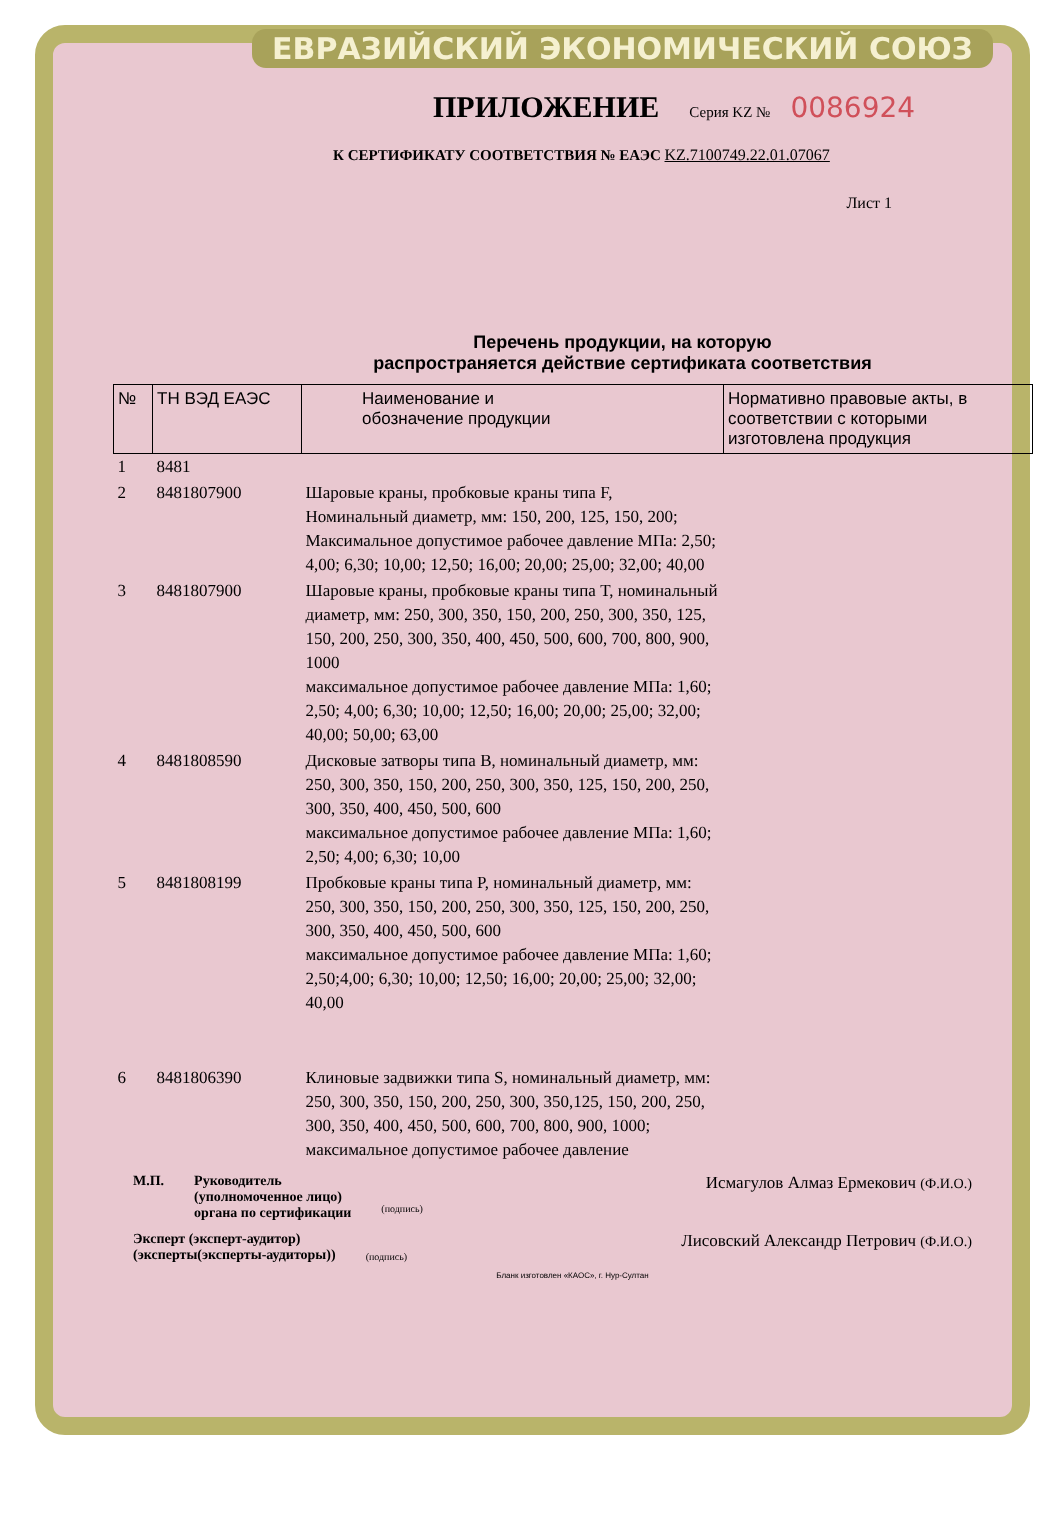ЕВРАЗИЙСКИЙ ЭКОНОМИЧЕСКИЙ СОЮЗ
ПРИЛОЖЕНИЕ
Серия KZ № 0086924
К СЕРТИФИКАТУ СООТВЕТСТВИЯ № ЕАЭС KZ.7100749.22.01.07067
Лист 1
Перечень продукции, на которую
распространяется действие сертификата соответствия
| № | ТН ВЭД ЕАЭС | Наименование и обозначение продукции | Нормативно правовые акты, в соответствии с которыми изготовлена продукция |
| --- | --- | --- | --- |
| 1 | 8481 | | |
| 2 | 8481807900 | Шаровые краны, пробковые краны типа F, Номинальный диаметр, мм: 150, 200, 125, 150, 200; Максимальное допустимое рабочее давление МПа: 2,50; 4,00; 6,30; 10,00; 12,50; 16,00; 20,00; 25,00; 32,00; 40,00 | |
| 3 | 8481807900 | Шаровые краны, пробковые краны типа T, номинальный диаметр, мм: 250, 300, 350, 150, 200, 250, 300, 350, 125, 150, 200, 250, 300, 350, 400, 450, 500, 600, 700, 800, 900, 1000 максимальное допустимое рабочее давление МПа: 1,60; 2,50; 4,00; 6,30; 10,00; 12,50; 16,00; 20,00; 25,00; 32,00; 40,00; 50,00; 63,00 | |
| 4 | 8481808590 | Дисковые затворы типа B, номинальный диаметр, мм: 250, 300, 350, 150, 200, 250, 300, 350, 125, 150, 200, 250, 300, 350, 400, 450, 500, 600 максимальное допустимое рабочее давление МПа: 1,60; 2,50; 4,00; 6,30; 10,00 | |
| 5 | 8481808199 | Пробковые краны типа P, номинальный диаметр, мм: 250, 300, 350, 150, 200, 250, 300, 350, 125, 150, 200, 250, 300, 350, 400, 450, 500, 600 максимальное допустимое рабочее давление МПа: 1,60; 2,50;4,00; 6,30; 10,00; 12,50; 16,00; 20,00; 25,00; 32,00; 40,00 | |
| 6 | 8481806390 | Клиновые задвижки типа S, номинальный диаметр, мм: 250, 300, 350, 150, 200, 250, 300, 350,125, 150, 200, 250, 300, 350, 400, 450, 500, 600, 700, 800, 900, 1000; максимальное допустимое рабочее давление | |
М.П. Руководитель
(уполномоченное лицо)
органа по сертификации (подпись) Исмагулов Алмаз Ермекович (Ф.И.О.)
Эксперт (эксперт-аудитор)
(эксперты(эксперты-аудиторы)) (подпись) Лисовский Александр Петрович (Ф.И.О.)
Бланк изготовлен «КАОС», г. Нур-Султан